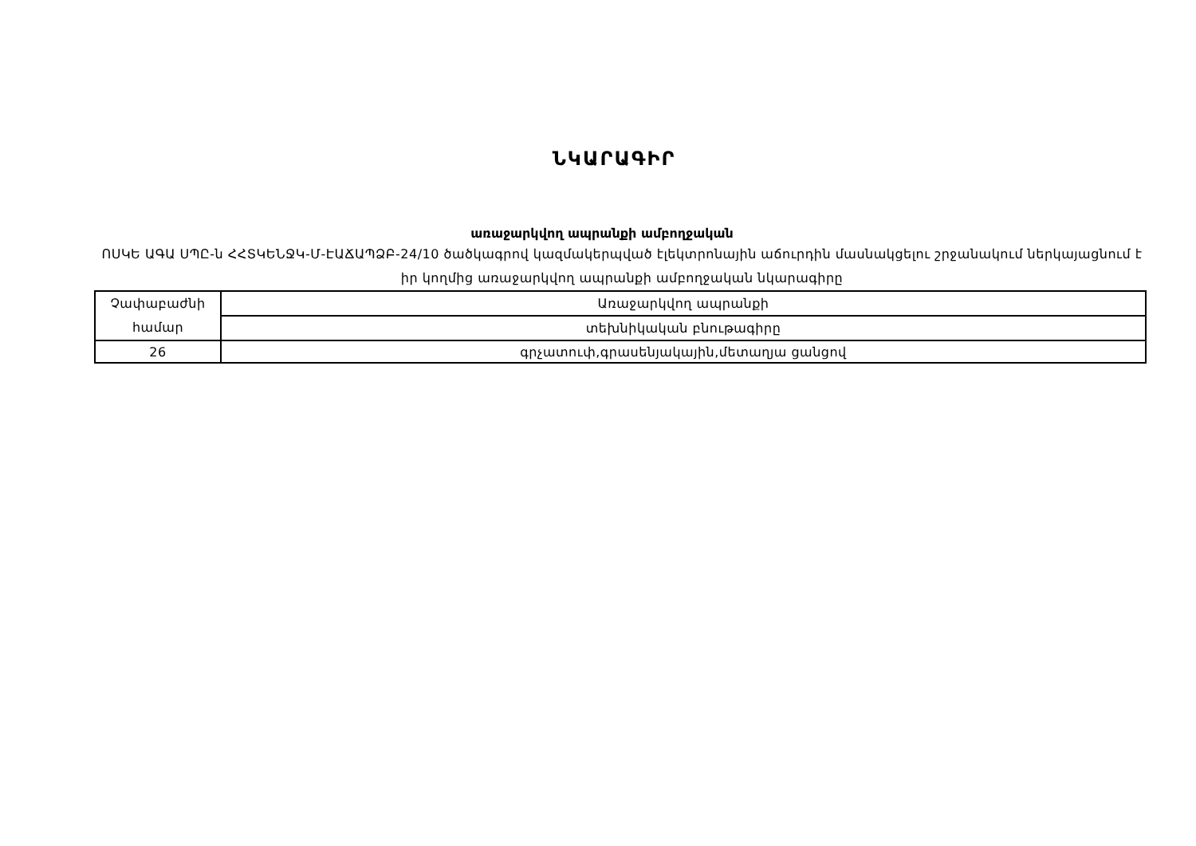ՆԿԱՐԱԳԻՐ
առաջարկվող ապրանքի ամբողջական
ՈՍԿԵ ԱԳԱ ՍՊԸ-ն ՀՀՏԿԵՆՋԿ-Մ-ԷԱՃԱՊՁԲ-24/10 ծածկագրով կազմակերպված էլեկտրոնային աճուրդին մասնակցելու շրջանակում ներկայացնում է իր կողմից առաջարկվող ապրանքի ամբողջական նկարագիրը
| Չափաբաժնի համար | Առաջարկվող ապրանքի |
| | տեխնիկական բնութագիրը |
| 26 | գրչատուփ,գրասենյակային,մետաղյա ցանցով |